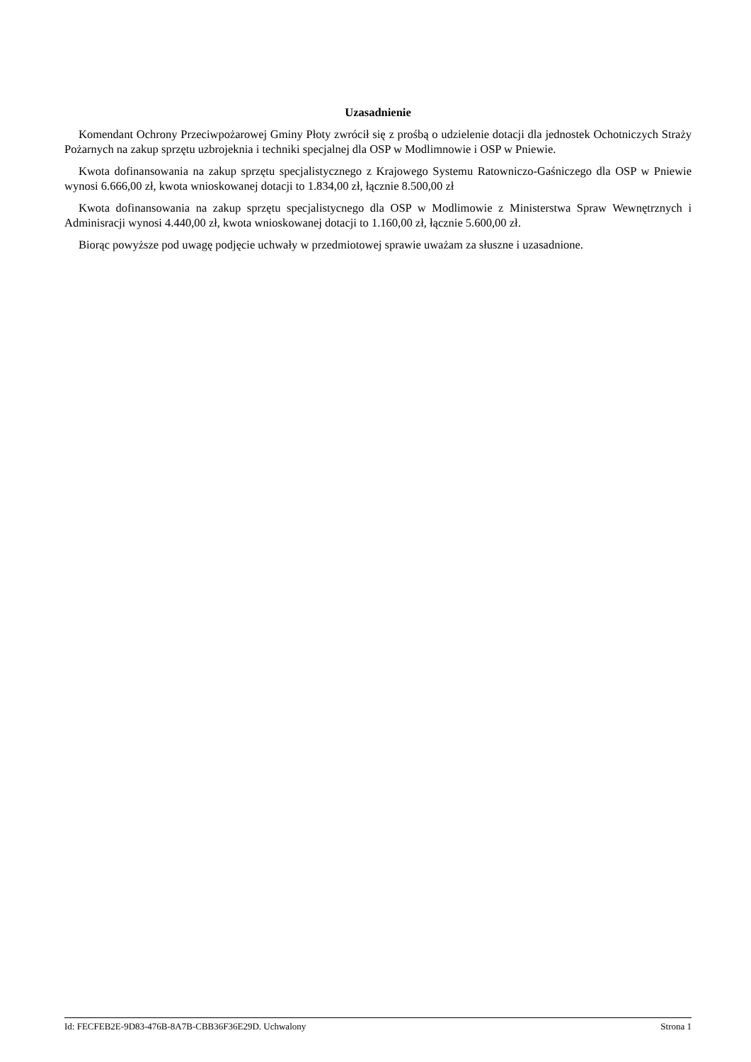Uzasadnienie
Komendant Ochrony Przeciwpożarowej Gminy Płoty zwrócił się z prośbą o udzielenie dotacji dla jednostek Ochotniczych Straży Pożarnych na zakup sprzętu uzbrojeknia i techniki specjalnej dla OSP w Modlimnowie i OSP w Pniewie.
Kwota dofinansowania na zakup sprzętu specjalistycznego z Krajowego Systemu Ratowniczo-Gaśniczego dla OSP w Pniewie wynosi 6.666,00 zł, kwota wnioskowanej dotacji to 1.834,00 zł, łącznie 8.500,00 zł
Kwota dofinansowania na zakup sprzętu specjalistycnego dla OSP w Modlimowie z Ministerstwa Spraw Wewnętrznych i Adminisracji wynosi 4.440,00 zł, kwota wnioskowanej dotacji to 1.160,00 zł, łącznie 5.600,00 zł.
Biorąc powyższe pod uwagę podjęcie uchwały w przedmiotowej sprawie uważam za słuszne i uzasadnione.
Id: FECFEB2E-9D83-476B-8A7B-CBB36F36E29D. Uchwalony Strona 1